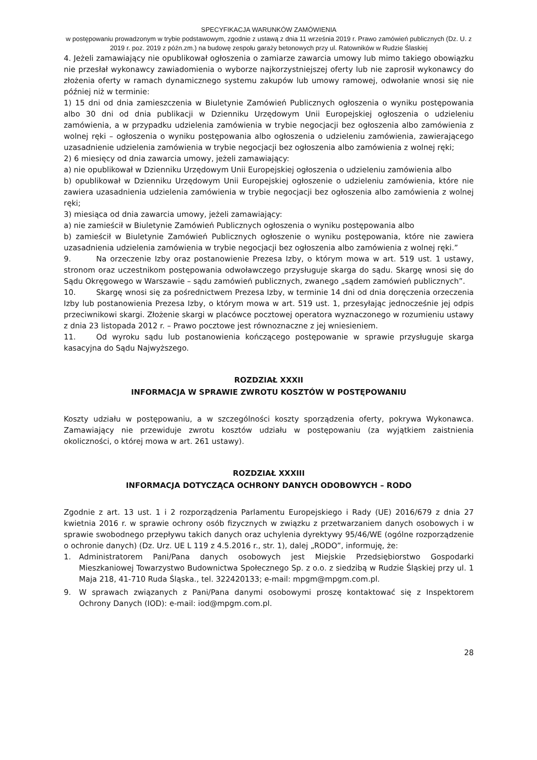SPECYFIKACJA WARUNKÓW ZAMÓWIENIA
w postępowaniu prowadzonym w trybie podstawowym, zgodnie z ustawą z dnia 11 września 2019 r. Prawo zamówień publicznych (Dz. U. z 2019 r. poz. 2019 z późn.zm.) na budowę zespołu garaży betonowych przy ul. Ratowników w Rudzie Ślaskiej
4. Jeżeli zamawiający nie opublikował ogłoszenia o zamiarze zawarcia umowy lub mimo takiego obowiązku nie przesłał wykonawcy zawiadomienia o wyborze najkorzystniejszej oferty lub nie zaprosił wykonawcy do złożenia oferty w ramach dynamicznego systemu zakupów lub umowy ramowej, odwołanie wnosi się nie później niż w terminie:
1) 15 dni od dnia zamieszczenia w Biuletynie Zamówień Publicznych ogłoszenia o wyniku postępowania albo 30 dni od dnia publikacji w Dzienniku Urzędowym Unii Europejskiej ogłoszenia o udzieleniu zamówienia, a w przypadku udzielenia zamówienia w trybie negocjacji bez ogłoszenia albo zamówienia z wolnej ręki – ogłoszenia o wyniku postępowania albo ogłoszenia o udzieleniu zamówienia, zawierającego uzasadnienie udzielenia zamówienia w trybie negocjacji bez ogłoszenia albo zamówienia z wolnej ręki;
2) 6 miesięcy od dnia zawarcia umowy, jeżeli zamawiający:
a) nie opublikował w Dzienniku Urzędowym Unii Europejskiej ogłoszenia o udzieleniu zamówienia albo
b) opublikował w Dzienniku Urzędowym Unii Europejskiej ogłoszenie o udzieleniu zamówienia, które nie zawiera uzasadnienia udzielenia zamówienia w trybie negocjacji bez ogłoszenia albo zamówienia z wolnej ręki;
3) miesiąca od dnia zawarcia umowy, jeżeli zamawiający:
a) nie zamieścił w Biuletynie Zamówień Publicznych ogłoszenia o wyniku postępowania albo
b) zamieścił w Biuletynie Zamówień Publicznych ogłoszenie o wyniku postępowania, które nie zawiera uzasadnienia udzielenia zamówienia w trybie negocjacji bez ogłoszenia albo zamówienia z wolnej ręki.”
9. Na orzeczenie Izby oraz postanowienie Prezesa Izby, o którym mowa w art. 519 ust. 1 ustawy, stronom oraz uczestnikom postępowania odwoławczego przysługuje skarga do sądu. Skargę wnosi się do Sądu Okręgowego w Warszawie – sądu zamówień publicznych, zwanego „sądem zamówień publicznych”.
10. Skargę wnosi się za pośrednictwem Prezesa Izby, w terminie 14 dni od dnia doręczenia orzeczenia Izby lub postanowienia Prezesa Izby, o którym mowa w art. 519 ust. 1, przesyłając jednocześnie jej odpis przeciwnikowi skargi. Złożenie skargi w placówce pocztowej operatora wyznaczonego w rozumieniu ustawy z dnia 23 listopada 2012 r. – Prawo pocztowe jest równoznaczne z jej wniesieniem.
11. Od wyroku sądu lub postanowienia kończącego postępowanie w sprawie przysługuje skarga kasacyjna do Sądu Najwyższego.
ROZDZIAŁ XXXII
INFORMACJA W SPRAWIE ZWROTU KOSZTÓW W POSTĘPOWANIU
Koszty udziału w postępowaniu, a w szczególności koszty sporządzenia oferty, pokrywa Wykonawca. Zamawiający nie przewiduje zwrotu kosztów udziału w postępowaniu (za wyjątkiem zaistnienia okoliczności, o której mowa w art. 261 ustawy).
ROZDZIAŁ XXXIII
INFORMACJA DOTYCZĄCA OCHRONY DANYCH ODOBOWYCH – RODO
Zgodnie z art. 13 ust. 1 i 2 rozporządzenia Parlamentu Europejskiego i Rady (UE) 2016/679 z dnia 27 kwietnia 2016 r. w sprawie ochrony osób fizycznych w związku z przetwarzaniem danych osobowych i w sprawie swobodnego przepływu takich danych oraz uchylenia dyrektywy 95/46/WE (ogólne rozporządzenie o ochronie danych) (Dz. Urz. UE L 119 z 4.5.2016 r., str. 1), dalej „RODO”, informuję, że:
1. Administratorem Pani/Pana danych osobowych jest Miejskie Przedsiębiorstwo Gospodarki Mieszkaniowej Towarzystwo Budownictwa Społecznego Sp. z o.o. z siedzibą w Rudzie Śląskiej przy ul. 1 Maja 218, 41-710 Ruda Śląska., tel. 322420133; e-mail: mpgm@mpgm.com.pl.
9. W sprawach związanych z Pani/Pana danymi osobowymi proszę kontaktować się z Inspektorem Ochrony Danych (IOD): e-mail: iod@mpgm.com.pl.
28